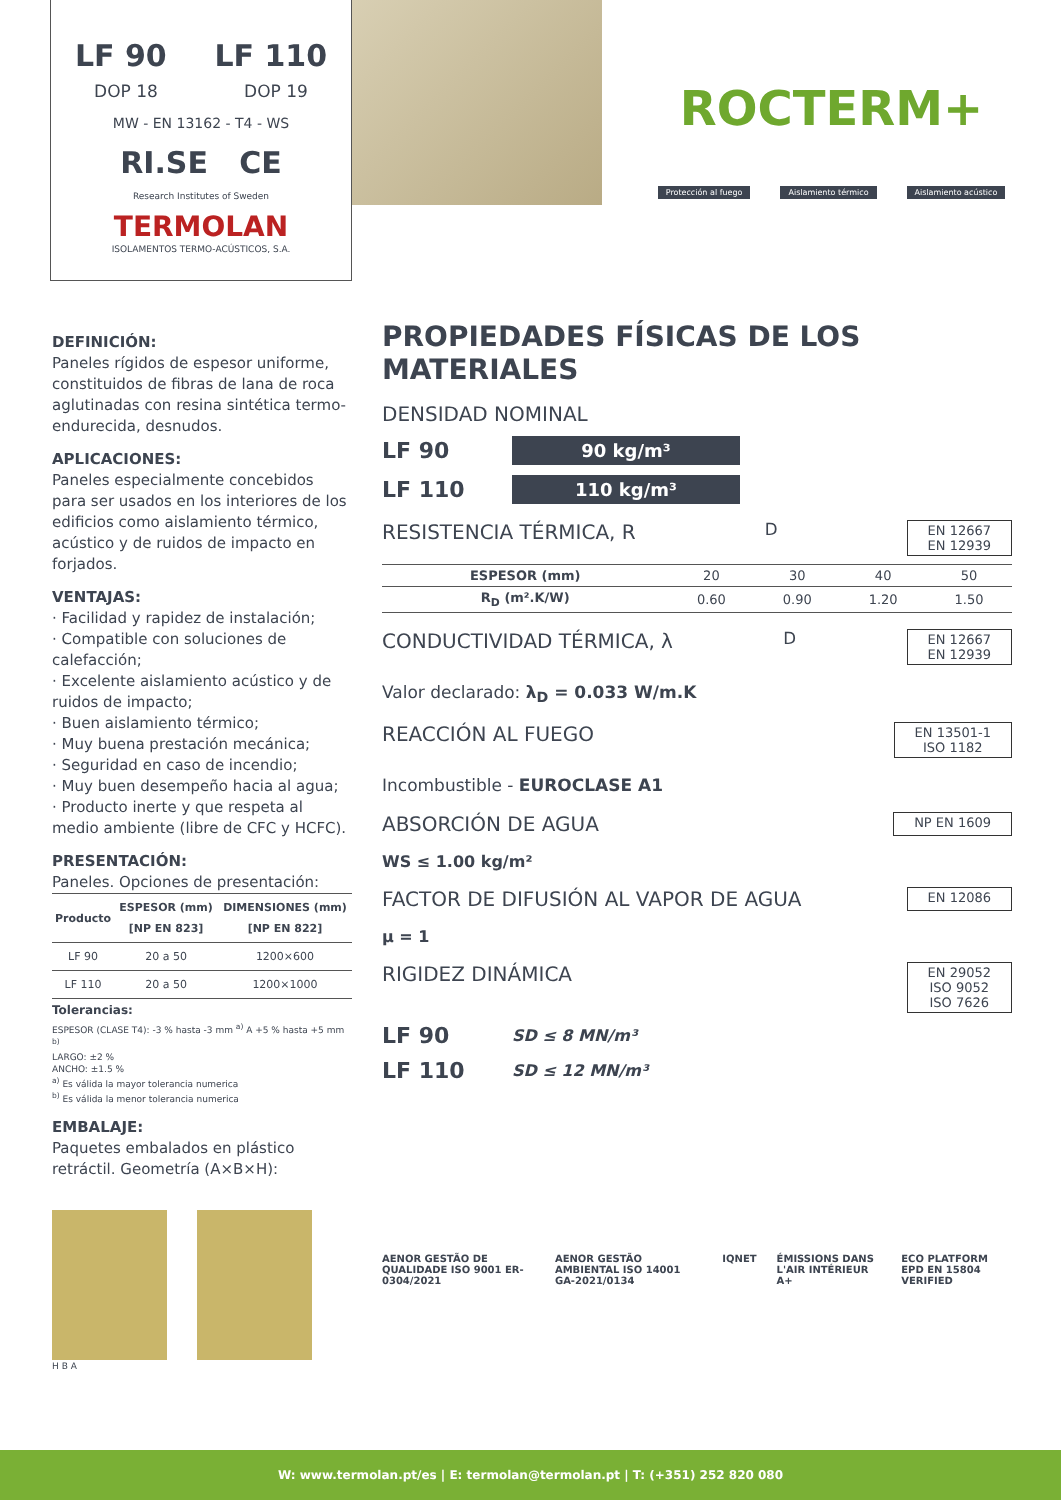LF 90 LF 110
DOP 18 DOP 19
MW - EN 13162 - T4 - WS
RI.SE CE
Research Institutes of Sweden
TERMOLAN
ISOLAMENTOS TERMO-ACÚSTICOS, S.A.
ROCTERM+
Protección al fuego Aislamiento térmico Aislamiento acústico
DEFINICIÓN:
Paneles rígidos de espesor uniforme, constituidos de fibras de lana de roca aglutinadas con resina sintética termo-endurecida, desnudos.
APLICACIONES:
Paneles especialmente concebidos para ser usados en los interiores de los edificios como aislamiento térmico, acústico y de ruidos de impacto en forjados.
VENTAJAS:
· Facilidad y rapidez de instalación;
· Compatible con soluciones de calefacción;
· Excelente aislamiento acústico y de ruidos de impacto;
· Buen aislamiento térmico;
· Muy buena prestación mecánica;
· Seguridad en caso de incendio;
· Muy buen desempeño hacia al agua;
· Producto inerte y que respeta al medio ambiente (libre de CFC y HCFC).
PRESENTACIÓN:
Paneles. Opciones de presentación:
| Producto | ESPESOR (mm) [NP EN 823] | DIMENSIONES (mm) [NP EN 822] |
| --- | --- | --- |
| LF 90 | 20 a 50 | 1200×600 |
| LF 110 | 20 a 50 | 1200×1000 |
Tolerancias:
ESPESOR (CLASE T4): -3 % hasta -3 mm <sup>a)</sup> A +5 % hasta +5 mm <sup>b)</sup>
LARGO: ±2 %
ANCHO: ±1.5 %
<sup>a)</sup> Es válida la mayor tolerancia numerica
<sup>b)</sup> Es válida la menor tolerancia numerica
EMBALAJE:
Paquetes embalados en plástico retráctil. Geometría (A×B×H):
H B A
PROPIEDADES FÍSICAS DE LOS MATERIALES
DENSIDAD NOMINAL
LF 90
90 kg/m³
LF 110
110 kg/m³
RESISTENCIA TÉRMICA, R<sub>D</sub>
EN 12667
EN 12939
| ESPESOR (mm) | 20 | 30 | 40 | 50 |
| R<sub>D</sub> (m².K/W) | 0.60 | 0.90 | 1.20 | 1.50 |
CONDUCTIVIDAD TÉRMICA, λ<sub>D</sub>
EN 12667
EN 12939
Valor declarado: λ<sub>D</sub> = 0.033 W/m.K
REACCIÓN AL FUEGO
EN 13501-1
ISO 1182
Incombustible - EUROCLASE A1
ABSORCIÓN DE AGUA
NP EN 1609
WS ≤ 1.00 kg/m²
FACTOR DE DIFUSIÓN AL VAPOR DE AGUA
EN 12086
µ = 1
RIGIDEZ DINÁMICA
EN 29052
ISO 9052
ISO 7626
LF 90 SD ≤ 8 MN/m³
LF 110 SD ≤ 12 MN/m³
AENOR GESTÃO DE QUALIDADE ISO 9001 ER-0304/2021 AENOR GESTÃO AMBIENTAL ISO 14001 GA-2021/0134 IQNET ÉMISSIONS DANS L'AIR INTÉRIEUR A+ ECO PLATFORM EPD EN 15804 VERIFIED
W: www.termolan.pt/es | E: termolan@termolan.pt | T: (+351) 252 820 080